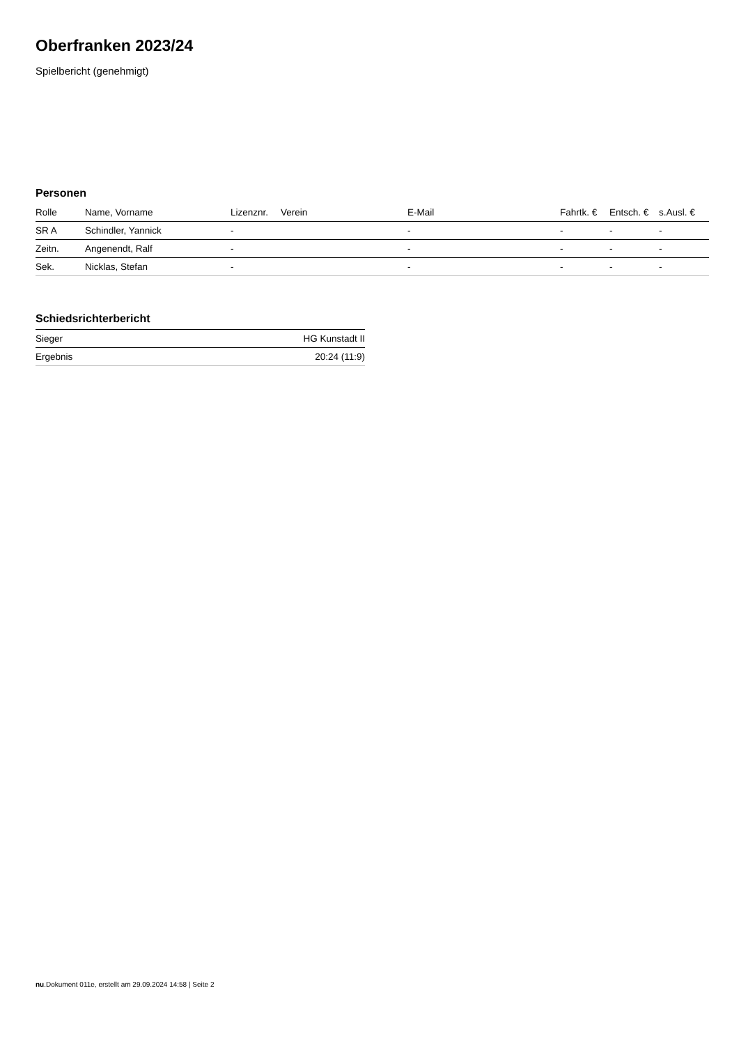Oberfranken 2023/24
Spielbericht (genehmigt)
Personen
| Rolle | Name, Vorname | Lizenznr. | Verein | E-Mail | Fahrtk. € | Entsch. € | s.Ausl. € |
| --- | --- | --- | --- | --- | --- | --- | --- |
| SR A | Schindler, Yannick | - | | - | - | - | - |
| Zeitn. | Angenendt, Ralf | - | | - | - | - | - |
| Sek. | Nicklas, Stefan | - | | - | - | - | - |
Schiedsrichterbericht
| Sieger | HG Kunstadt II |
| Ergebnis | 20:24 (11:9) |
nu.Dokument 011e, erstellt am 29.09.2024 14:58 | Seite 2